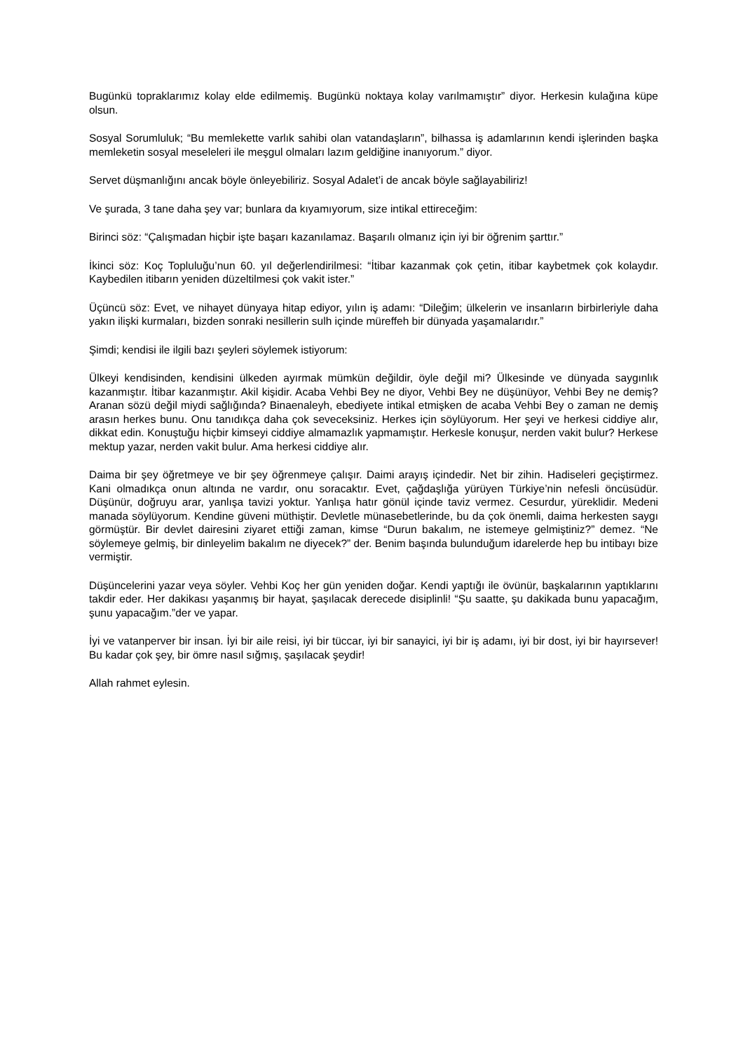Bugünkü topraklarımız kolay elde edilmemiş. Bugünkü noktaya kolay varılmamıştır” diyor. Herkesin kulağına küpe olsun.
Sosyal Sorumluluk; “Bu memlekette varlık sahibi olan vatandaşların”, bilhassa iş adamlarının kendi işlerinden başka memleketin sosyal meseleleri ile meşgul olmaları lazım geldiğine inanıyorum.” diyor.
Servet düşmanlığını ancak böyle önleyebiliriz. Sosyal Adalet’i de ancak böyle sağlayabiliriz!
Ve şurada, 3 tane daha şey var; bunlara da kıyamıyorum, size intikal ettireceğim:
Birinci söz: “Çalışmadan hiçbir işte başarı kazanılamaz. Başarılı olmanız için iyi bir öğrenim şarttır.”
İkinci söz: Koç Topluluğu’nun 60. yıl değerlendirilmesi: “İtibar kazanmak çok çetin, itibar kaybetmek çok kolaydır. Kaybedilen itibarın yeniden düzeltilmesi çok vakit ister.”
Üçüncü söz: Evet, ve nihayet dünyaya hitap ediyor, yılın iş adamı: “Dileğim; ülkelerin ve insanların birbirleriyle daha yakın ilişki kurmaları, bizden sonraki nesillerin sulh içinde müreffeh bir dünyada yaşamalarıdır.”
Şimdi; kendisi ile ilgili bazı şeyleri söylemek istiyorum:
Ülkeyi kendisinden, kendisini ülkeden ayırmak mümkün değildir, öyle değil mi? Ülkesinde ve dünyada saygınlık kazanmıştır. İtibar kazanmıştır. Akil kişidir. Acaba Vehbi Bey ne diyor, Vehbi Bey ne düşünüyor, Vehbi Bey ne demiş? Aranan sözü değil miydi sağlığında? Binaenaleyh, ebediyete intikal etmişken de acaba Vehbi Bey o zaman ne demiş arasın herkes bunu. Onu tanıdıkça daha çok seveceksiniz. Herkes için söylüyorum. Her şeyi ve herkesi ciddiye alır, dikkat edin. Konuştuğu hiçbir kimseyi ciddiye almamazlık yapmamıştır. Herkesle konuşur, nerden vakit bulur? Herkese mektup yazar, nerden vakit bulur. Ama herkesi ciddiye alır.
Daima bir şey öğretmeye ve bir şey öğrenmeye çalışır. Daimi arayış içindedir. Net bir zihin. Hadiseleri geçiştirmez. Kani olmadıkça onun altında ne vardır, onu soracaktır. Evet, çağdaşlığa yürüyen Türkiye’nin nefesli öncüsüdür. Düşünür, doğruyu arar, yanlışa tavizi yoktur. Yanlışa hatır gönül içinde taviz vermez. Cesurdur, yüreklidir. Medeni manada söylüyorum. Kendine güveni müthiştir. Devletle münasebetlerinde, bu da çok önemli, daima herkesten saygı görmüştür. Bir devlet dairesini ziyaret ettiği zaman, kimse “Durun bakalım, ne istemeye gelmiştiniz?” demez. “Ne söylemeye gelmiş, bir dinleyelim bakalım ne diyecek?” der. Benim başında bulunduğum idarelerde hep bu intibayı bize vermiştir.
Düşüncelerini yazar veya söyler. Vehbi Koç her gün yeniden doğar. Kendi yaptığı ile övünür, başkalarının yaptıklarını takdir eder. Her dakikası yaşanmış bir hayat, şaşılacak derecede disiplinli! “Şu saatte, şu dakikada bunu yapacağım, şunu yapacağım.”der ve yapar.
İyi ve vatanperver bir insan. İyi bir aile reisi, iyi bir tüccar, iyi bir sanayici, iyi bir iş adamı, iyi bir dost, iyi bir hayırsever! Bu kadar çok şey, bir ömre nasıl sığmış, şaşılacak şeydir!
Allah rahmet eylesin.